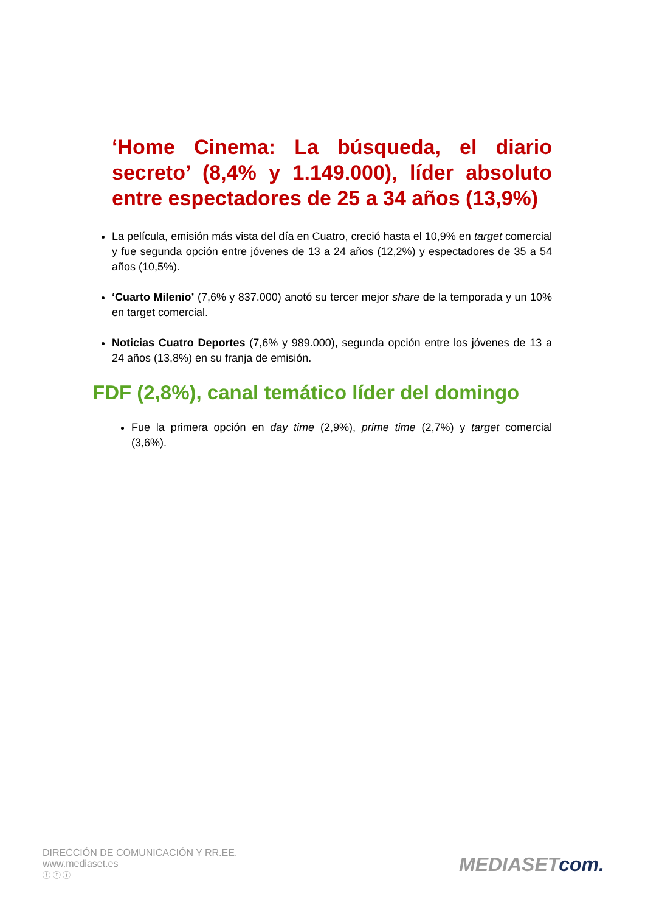‘Home Cinema: La búsqueda, el diario secreto’ (8,4% y 1.149.000), líder absoluto entre espectadores de 25 a 34 años (13,9%)
La película, emisión más vista del día en Cuatro, creció hasta el 10,9% en target comercial y fue segunda opción entre jóvenes de 13 a 24 años (12,2%) y espectadores de 35 a 54 años (10,5%).
‘Cuarto Milenio’ (7,6% y 837.000) anotó su tercer mejor share de la temporada y un 10% en target comercial.
Noticias Cuatro Deportes (7,6% y 989.000), segunda opción entre los jóvenes de 13 a 24 años (13,8%) en su franja de emisión.
FDF (2,8%), canal temático líder del domingo
Fue la primera opción en day time (2,9%), prime time (2,7%) y target comercial (3,6%).
DIRECCIÓN DE COMUNICACIÓN Y RR.EE.
www.mediaset.es
ⓕ ⓣ ⓘ
MEDIASET com.